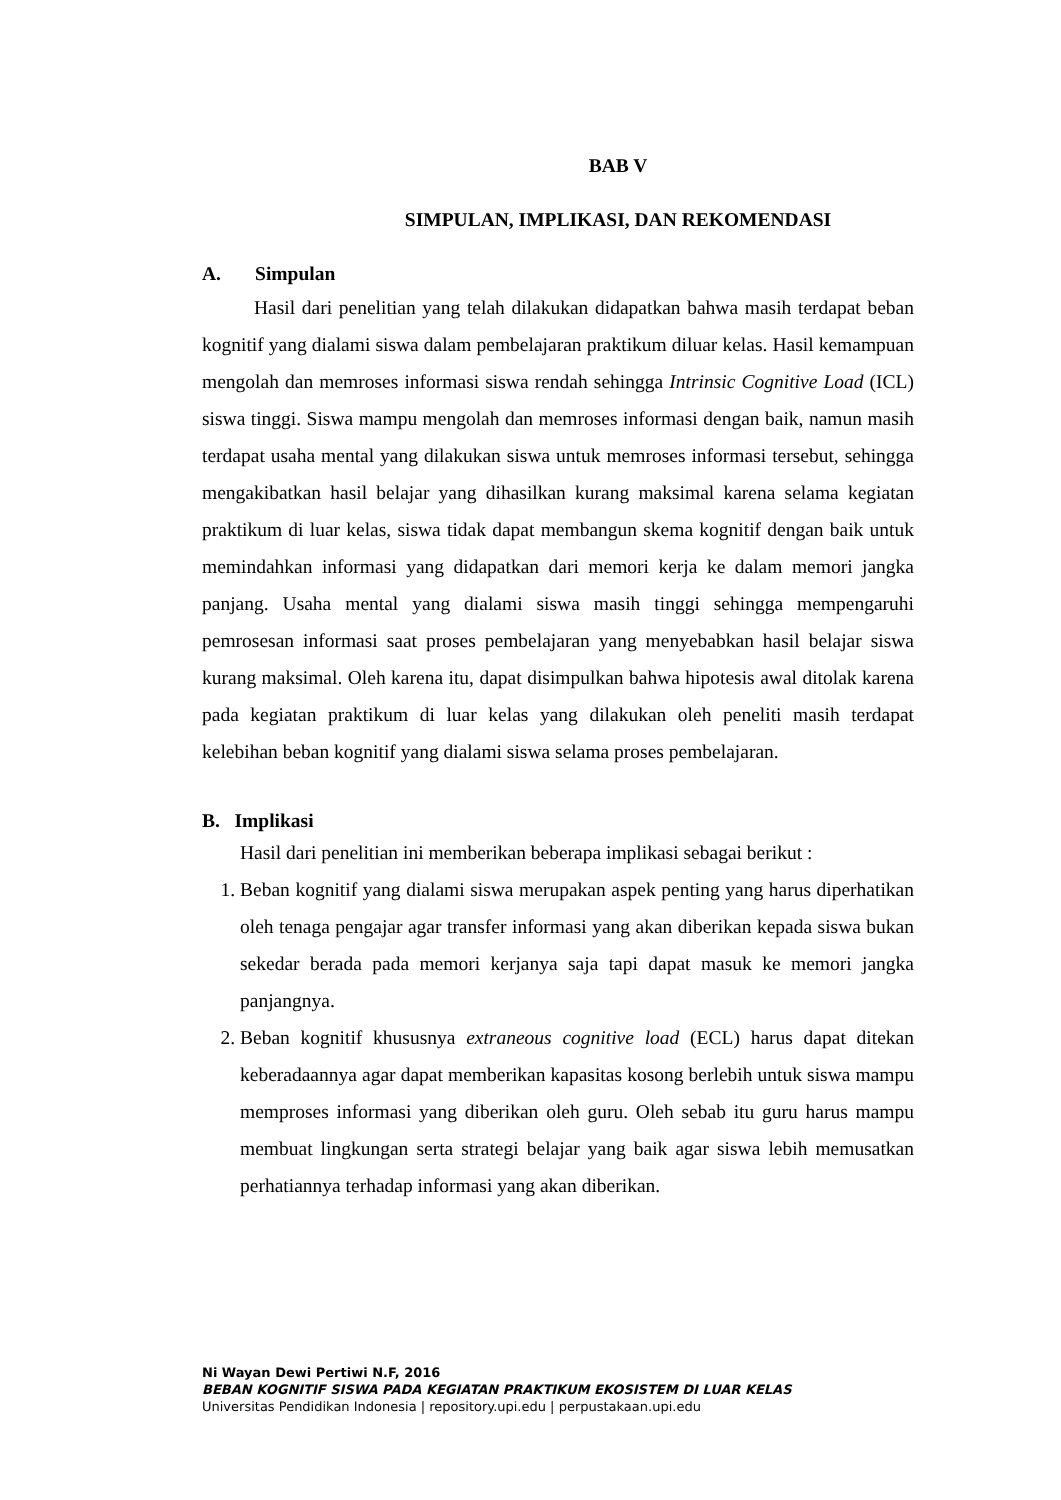BAB V
SIMPULAN, IMPLIKASI, DAN REKOMENDASI
A. Simpulan
Hasil dari penelitian yang telah dilakukan didapatkan bahwa masih terdapat beban kognitif yang dialami siswa dalam pembelajaran praktikum diluar kelas. Hasil kemampuan mengolah dan memroses informasi siswa rendah sehingga Intrinsic Cognitive Load (ICL) siswa tinggi. Siswa mampu mengolah dan memroses informasi dengan baik, namun masih terdapat usaha mental yang dilakukan siswa untuk memroses informasi tersebut, sehingga mengakibatkan hasil belajar yang dihasilkan kurang maksimal karena selama kegiatan praktikum di luar kelas, siswa tidak dapat membangun skema kognitif dengan baik untuk memindahkan informasi yang didapatkan dari memori kerja ke dalam memori jangka panjang. Usaha mental yang dialami siswa masih tinggi sehingga mempengaruhi pemrosesan informasi saat proses pembelajaran yang menyebabkan hasil belajar siswa kurang maksimal. Oleh karena itu, dapat disimpulkan bahwa hipotesis awal ditolak karena pada kegiatan praktikum di luar kelas yang dilakukan oleh peneliti masih terdapat kelebihan beban kognitif yang dialami siswa selama proses pembelajaran.
B. Implikasi
Hasil dari penelitian ini memberikan beberapa implikasi sebagai berikut :
1. Beban kognitif yang dialami siswa merupakan aspek penting yang harus diperhatikan oleh tenaga pengajar agar transfer informasi yang akan diberikan kepada siswa bukan sekedar berada pada memori kerjanya saja tapi dapat masuk ke memori jangka panjangnya.
2. Beban kognitif khususnya extraneous cognitive load (ECL) harus dapat ditekan keberadaannya agar dapat memberikan kapasitas kosong berlebih untuk siswa mampu memproses informasi yang diberikan oleh guru. Oleh sebab itu guru harus mampu membuat lingkungan serta strategi belajar yang baik agar siswa lebih memusatkan perhatiannya terhadap informasi yang akan diberikan.
Ni Wayan Dewi Pertiwi N.F, 2016
BEBAN KOGNITIF SISWA PADA KEGIATAN PRAKTIKUM EKOSISTEM DI LUAR KELAS
Universitas Pendidikan Indonesia | repository.upi.edu | perpustakaan.upi.edu